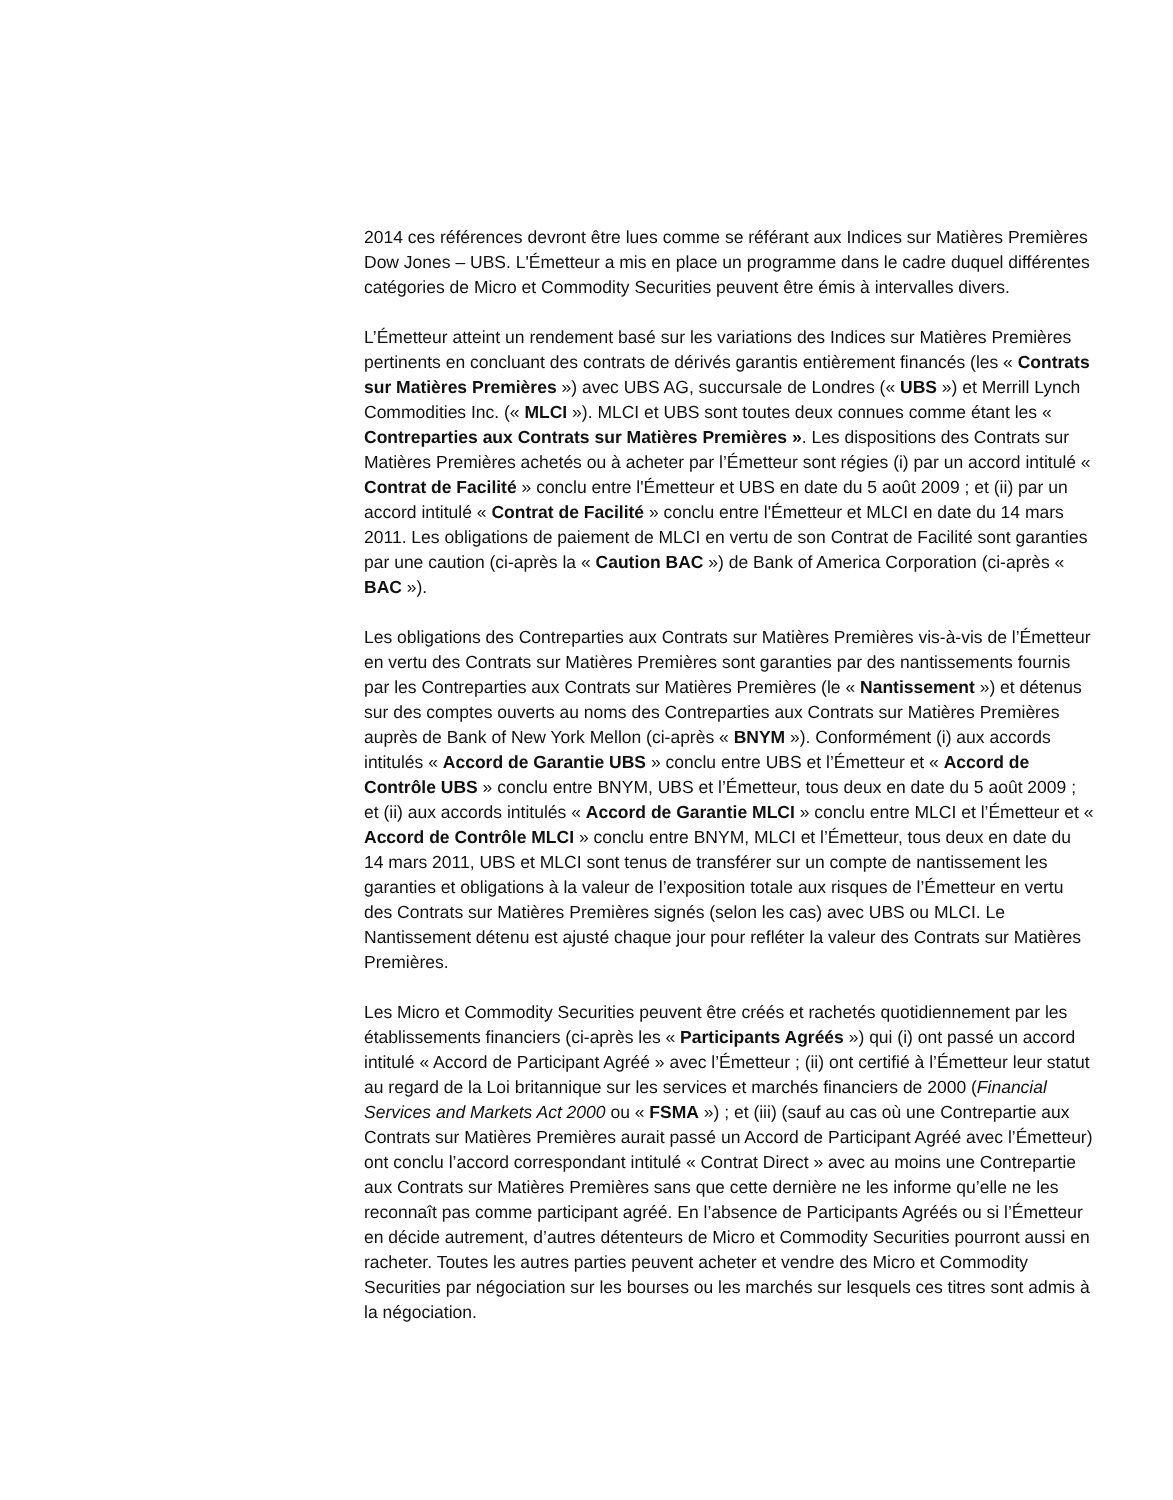2014 ces références devront être lues comme se référant aux Indices sur Matières Premières Dow Jones – UBS. L'Émetteur a mis en place un programme dans le cadre duquel différentes catégories de Micro et Commodity Securities peuvent être émis à intervalles divers.
L’Émetteur atteint un rendement basé sur les variations des Indices sur Matières Premières pertinents en concluant des contrats de dérivés garantis entièrement financés (les « Contrats sur Matières Premières ») avec UBS AG, succursale de Londres (« UBS ») et Merrill Lynch Commodities Inc. (« MLCI »). MLCI et UBS sont toutes deux connues comme étant les « Contreparties aux Contrats sur Matières Premières ». Les dispositions des Contrats sur Matières Premières achetés ou à acheter par l’Émetteur sont régies (i) par un accord intitulé « Contrat de Facilité » conclu entre l'Émetteur et UBS en date du 5 août 2009 ; et (ii) par un accord intitulé « Contrat de Facilité » conclu entre l'Émetteur et MLCI en date du 14 mars 2011. Les obligations de paiement de MLCI en vertu de son Contrat de Facilité sont garanties par une caution (ci-après la « Caution BAC ») de Bank of America Corporation (ci-après « BAC »).
Les obligations des Contreparties aux Contrats sur Matières Premières vis-à-vis de l’Émetteur en vertu des Contrats sur Matières Premières sont garanties par des nantissements fournis par les Contreparties aux Contrats sur Matières Premières (le « Nantissement ») et détenus sur des comptes ouverts au noms des Contreparties aux Contrats sur Matières Premières auprès de Bank of New York Mellon (ci-après « BNYM »). Conformément (i) aux accords intitulés « Accord de Garantie UBS » conclu entre UBS et l’Émetteur et « Accord de Contrôle UBS » conclu entre BNYM, UBS et l’Émetteur, tous deux en date du 5 août 2009 ; et (ii) aux accords intitulés « Accord de Garantie MLCI » conclu entre MLCI et l’Émetteur et « Accord de Contrôle MLCI » conclu entre BNYM, MLCI et l’Émetteur, tous deux en date du 14 mars 2011, UBS et MLCI sont tenus de transférer sur un compte de nantissement les garanties et obligations à la valeur de l’exposition totale aux risques de l’Émetteur en vertu des Contrats sur Matières Premières signés (selon les cas) avec UBS ou MLCI. Le Nantissement détenu est ajusté chaque jour pour refléter la valeur des Contrats sur Matières Premières.
Les Micro et Commodity Securities peuvent être créés et rachetés quotidiennement par les établissements financiers (ci-après les « Participants Agréés ») qui (i) ont passé un accord intitulé « Accord de Participant Agréé » avec l’Émetteur ; (ii) ont certifié à l’Émetteur leur statut au regard de la Loi britannique sur les services et marchés financiers de 2000 (Financial Services and Markets Act 2000 ou « FSMA ») ; et (iii) (sauf au cas où une Contrepartie aux Contrats sur Matières Premières aurait passé un Accord de Participant Agréé avec l’Émetteur) ont conclu l’accord correspondant intitulé « Contrat Direct » avec au moins une Contrepartie aux Contrats sur Matières Premières sans que cette dernière ne les informe qu’elle ne les reconnaît pas comme participant agréé. En l’absence de Participants Agréés ou si l’Émetteur en décide autrement, d’autres détenteurs de Micro et Commodity Securities pourront aussi en racheter. Toutes les autres parties peuvent acheter et vendre des Micro et Commodity Securities par négociation sur les bourses ou les marchés sur lesquels ces titres sont admis à la négociation.